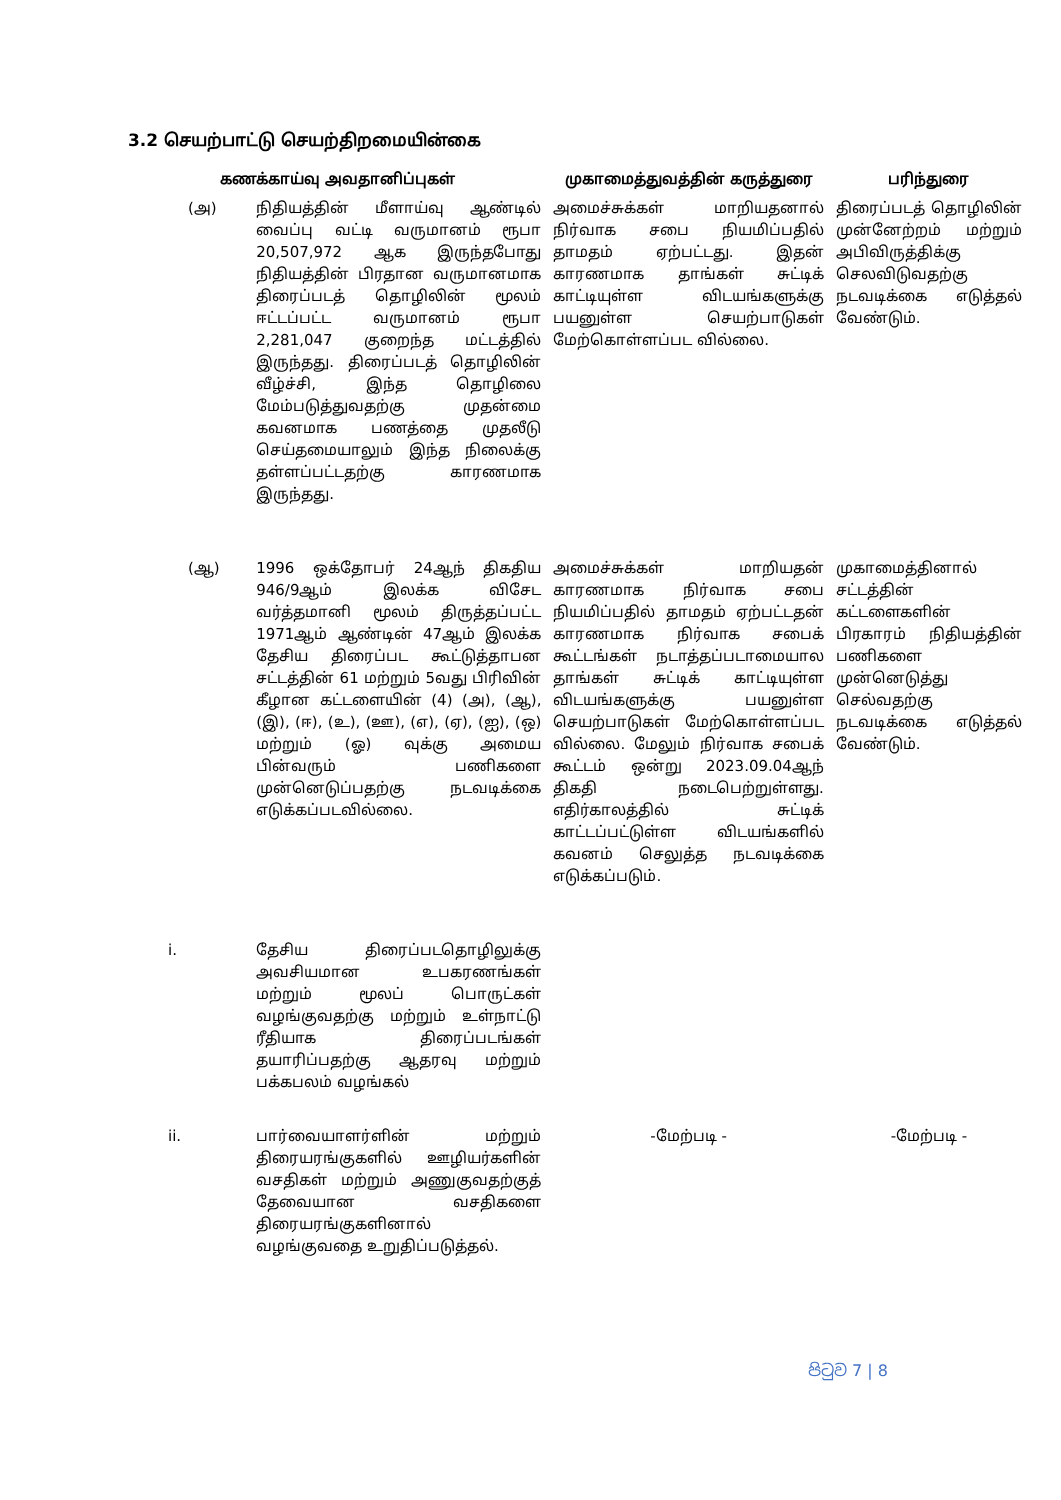3.2 செயற்பாட்டு செயற்திறமையின்கை
| கணக்காய்வு அவதானிப்புகள் | | முகாமைத்துவத்தின் கருத்துரை | பரிந்துரை |
| --- | --- | --- | --- |
| (அ) | நிதியத்தின் மீளாய்வு ஆண்டில் வைப்பு வட்டி வருமானம் ரூபா 20,507,972 ஆக இருந்தபோது நிதியத்தின் பிரதான வருமானமாக திரைப்படத் தொழிலின் மூலம் ஈட்டப்பட்ட வருமானம் ரூபா 2,281,047 குறைந்த மட்டத்தில் இருந்தது. திரைப்படத் தொழிலின் வீழ்ச்சி, இந்த தொழிலை மேம்படுத்துவதற்கு முதன்மை கவனமாக பணத்தை முதலீடு செய்தமையாலும் இந்த நிலைக்கு தள்ளப்பட்டதற்கு காரணமாக இருந்தது. | அமைச்சுக்கள் மாறியதனால் நிர்வாக சபை நியமிப்பதில் தாமதம் ஏற்பட்டது. இதன் காரணமாக தாங்கள் சுட்டிக் காட்டியுள்ள விடயங்களுக்கு பயனுள்ள செயற்பாடுகள் மேற்கொள்ளப்பட வில்லை. | திரைப்படத் தொழிலின் முன்னேற்றம் மற்றும் அபிவிருத்திக்கு செலவிடுவதற்கு நடவடிக்கை எடுத்தல் வேண்டும். |
| (ஆ) | 1996 ஒக்தோபர் 24ஆந் திகதிய 946/9ஆம் இலக்க விசேட வர்த்தமானி மூலம் திருத்தப்பட்ட 1971ஆம் ஆண்டின் 47ஆம் இலக்க தேசிய திரைப்பட கூட்டுத்தாபன சட்டத்தின் 61 மற்றும் 5வது பிரிவின் கீழான கட்டளையின் (4) (அ), (ஆ), (இ), (ஈ), (உ), (ஊ), (எ), (ஏ), (ஐ), (ஒ) மற்றும் (ஓ) வுக்கு அமைய பின்வரும் பணிகளை முன்னெடுப்பதற்கு நடவடிக்கை எடுக்கப்படவில்லை. | அமைச்சுக்கள் மாறியதன் காரணமாக நிர்வாக சபை நியமிப்பதில் தாமதம் ஏற்பட்டதன் காரணமாக நிர்வாக சபைக் கூட்டங்கள் நடாத்தப்படாமையால தாங்கள் சுட்டிக் காட்டியுள்ள விடயங்களுக்கு பயனுள்ள செயற்பாடுகள் மேற்கொள்ளப்பட வில்லை. மேலும் நிர்வாக சபைக் கூட்டம் ஒன்று 2023.09.04ஆந் திகதி நடைபெற்றுள்ளது. எதிர்காலத்தில் சுட்டிக் காட்டப்பட்டுள்ள விடயங்களில் கவனம் செலுத்த நடவடிக்கை எடுக்கப்படும். | முகாமைத்தினால் சட்டத்தின் கட்டளைகளின் பிரகாரம் நிதியத்தின் பணிகளை முன்னெடுத்து செல்வதற்கு நடவடிக்கை எடுத்தல் வேண்டும். |
| i. | தேசிய திரைப்படதொழிலுக்கு அவசியமான உபகரணங்கள் மற்றும் மூலப் பொருட்கள் வழங்குவதற்கு மற்றும் உள்நாட்டு ரீதியாக திரைப்படங்கள் தயாரிப்பதற்கு ஆதரவு மற்றும் பக்கபலம் வழங்கல் | | |
| ii. | பார்வையாளர்ளின் மற்றும் திரையரங்குகளில் ஊழியர்களின் வசதிகள் மற்றும் அணுகுவதற்குத் தேவையான வசதிகளை திரையரங்குகளினால் வழங்குவதை உறுதிப்படுத்தல். | -மேற்படி - | -மேற்படி - |
පිටුව 7 | 8